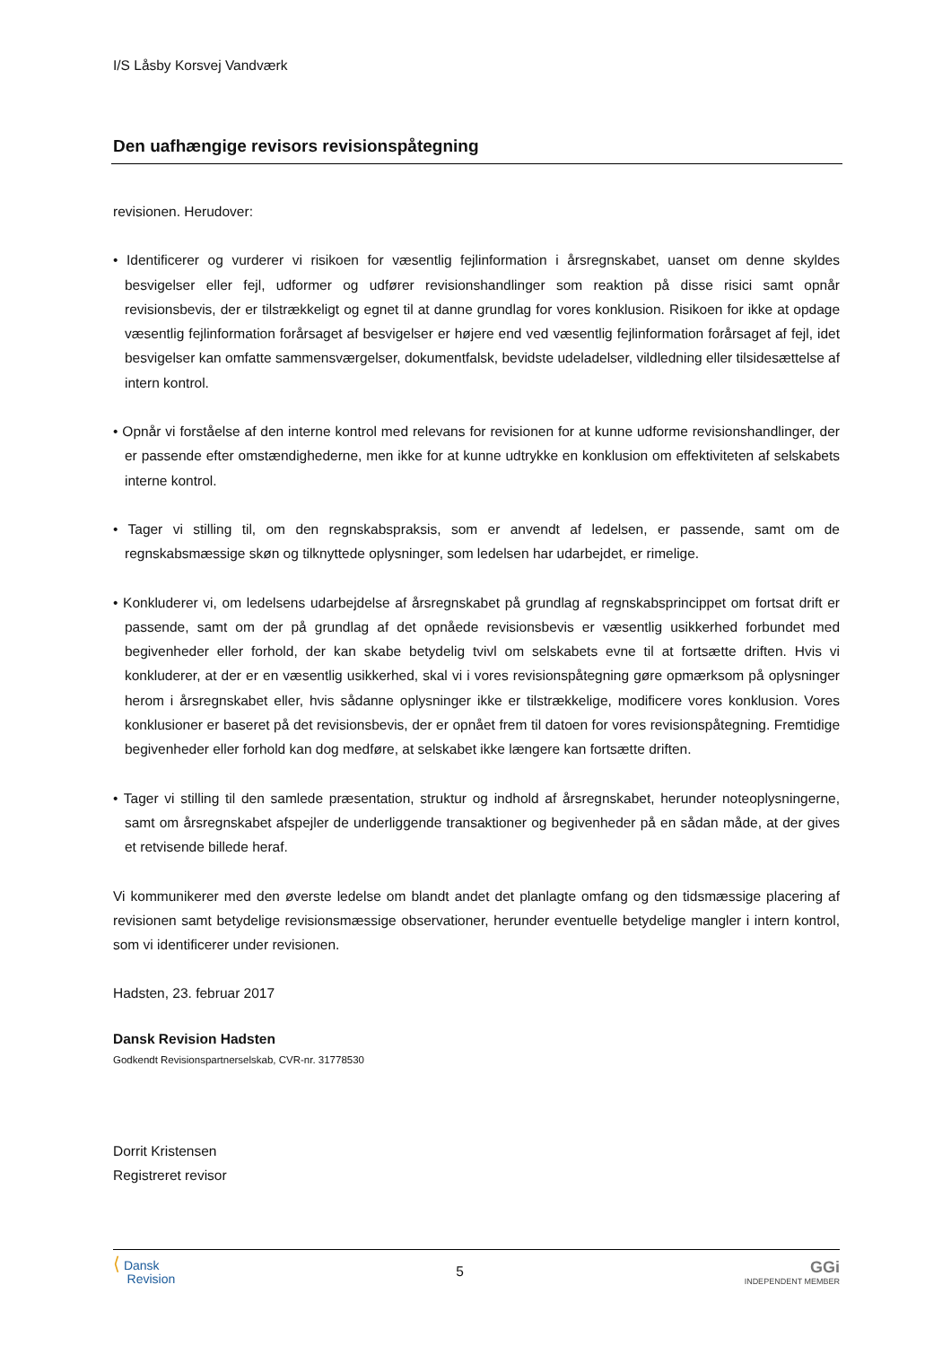I/S Låsby Korsvej Vandværk
Den uafhængige revisors revisionspåtegning
revisionen. Herudover:
• Identificerer og vurderer vi risikoen for væsentlig fejlinformation i årsregnskabet, uanset om denne skyldes besvigelser eller fejl, udformer og udfører revisionshandlinger som reaktion på disse risici samt opnår revisionsbevis, der er tilstrækkeligt og egnet til at danne grundlag for vores konklusion. Risikoen for ikke at opdage væsentlig fejlinformation forårsaget af besvigelser er højere end ved væsentlig fejlinformation forårsaget af fejl, idet besvigelser kan omfatte sammensværgelser, dokumentfalsk, bevidste udeladelser, vildledning eller tilsidesættelse af intern kontrol.
• Opnår vi forståelse af den interne kontrol med relevans for revisionen for at kunne udforme revisionshandlinger, der er passende efter omstændighederne, men ikke for at kunne udtrykke en konklusion om effektiviteten af selskabets interne kontrol.
• Tager vi stilling til, om den regnskabspraksis, som er anvendt af ledelsen, er passende, samt om de regnskabsmæssige skøn og tilknyttede oplysninger, som ledelsen har udarbejdet, er rimelige.
• Konkluderer vi, om ledelsens udarbejdelse af årsregnskabet på grundlag af regnskabsprincippet om fortsat drift er passende, samt om der på grundlag af det opnåede revisionsbevis er væsentlig usikkerhed forbundet med begivenheder eller forhold, der kan skabe betydelig tvivl om selskabets evne til at fortsætte driften. Hvis vi konkluderer, at der er en væsentlig usikkerhed, skal vi i vores revisionspåtegning gøre opmærksom på oplysninger herom i årsregnskabet eller, hvis sådanne oplysninger ikke er tilstrækkelige, modificere vores konklusion. Vores konklusioner er baseret på det revisionsbevis, der er opnået frem til datoen for vores revisionspåtegning. Fremtidige begivenheder eller forhold kan dog medføre, at selskabet ikke længere kan fortsætte driften.
• Tager vi stilling til den samlede præsentation, struktur og indhold af årsregnskabet, herunder noteoplysningerne, samt om årsregnskabet afspejler de underliggende transaktioner og begivenheder på en sådan måde, at der gives et retvisende billede heraf.
Vi kommunikerer med den øverste ledelse om blandt andet det planlagte omfang og den tidsmæssige placering af revisionen samt betydelige revisionsmæssige observationer, herunder eventuelle betydelige mangler i intern kontrol, som vi identificerer under revisionen.
Hadsten, 23. februar 2017
Dansk Revision Hadsten
Godkendt Revisionspartnerselskab, CVR-nr. 31778530
Dorrit Kristensen
Registreret revisor
⟨ Dansk
Revision
5
GGi
INDEPENDENT MEMBER